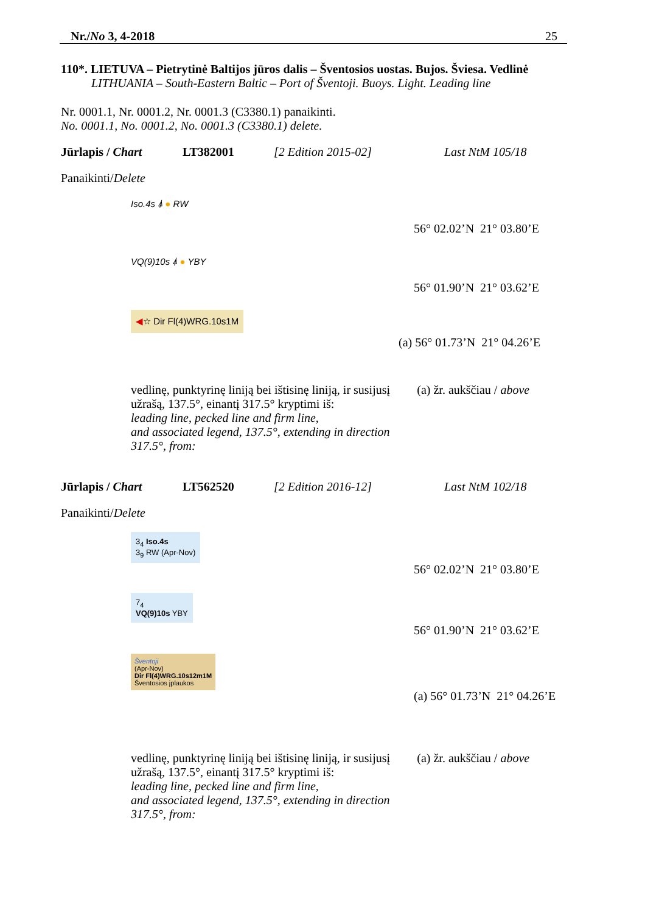Nr./No 3, 4-2018 25
110*. LIETUVA – Pietrytinė Baltijos jūros dalis – Šventosios uostas. Bujos. Šviesa. Vedlinė
LITHUANIA – South-Eastern Baltic – Port of Šventoji. Buoys. Light. Leading line
Nr. 0001.1, Nr. 0001.2, Nr. 0001.3 (C3380.1) panaikinti.
No. 0001.1, No. 0001.2, No. 0001.3 (C3380.1) delete.
Jūrlapis / Chart LT382001 [2 Edition 2015-02] Last NtM 105/18
Panaikinti/Delete
Iso.4s ⍋ ● RW
56° 02.02’N 21° 03.80’E
VQ(9)10s ⍋ ● YBY
56° 01.90’N 21° 03.62’E
◀☆ Dir Fl(4)WRG.10s1M
(a) 56° 01.73’N 21° 04.26’E
vedlinę, punktyrinę liniją bei ištisinę liniją, ir susijusį užrašą, 137.5°, einantį 317.5° kryptimi iš:
leading line, pecked line and firm line,
and associated legend, 137.5°, extending in direction 317.5°, from:
(a) žr. aukščiau / above
Jūrlapis / Chart LT562520 [2 Edition 2016-12] Last NtM 102/18
Panaikinti/Delete
3<sub>4</sub> Iso.4s
3<sub>9</sub> RW (Apr-Nov)
56° 02.02’N 21° 03.80’E
7<sub>4</sub>
VQ(9)10s YBY
56° 01.90’N 21° 03.62’E
Šventoji
(Apr-Nov)
Dir Fl(4)WRG.10s12m1M
Šventosios įplaukos
(a) 56° 01.73’N 21° 04.26’E
vedlinę, punktyrinę liniją bei ištisinę liniją, ir susijusį užrašą, 137.5°, einantį 317.5° kryptimi iš:
leading line, pecked line and firm line,
and associated legend, 137.5°, extending in direction 317.5°, from:
(a) žr. aukščiau / above